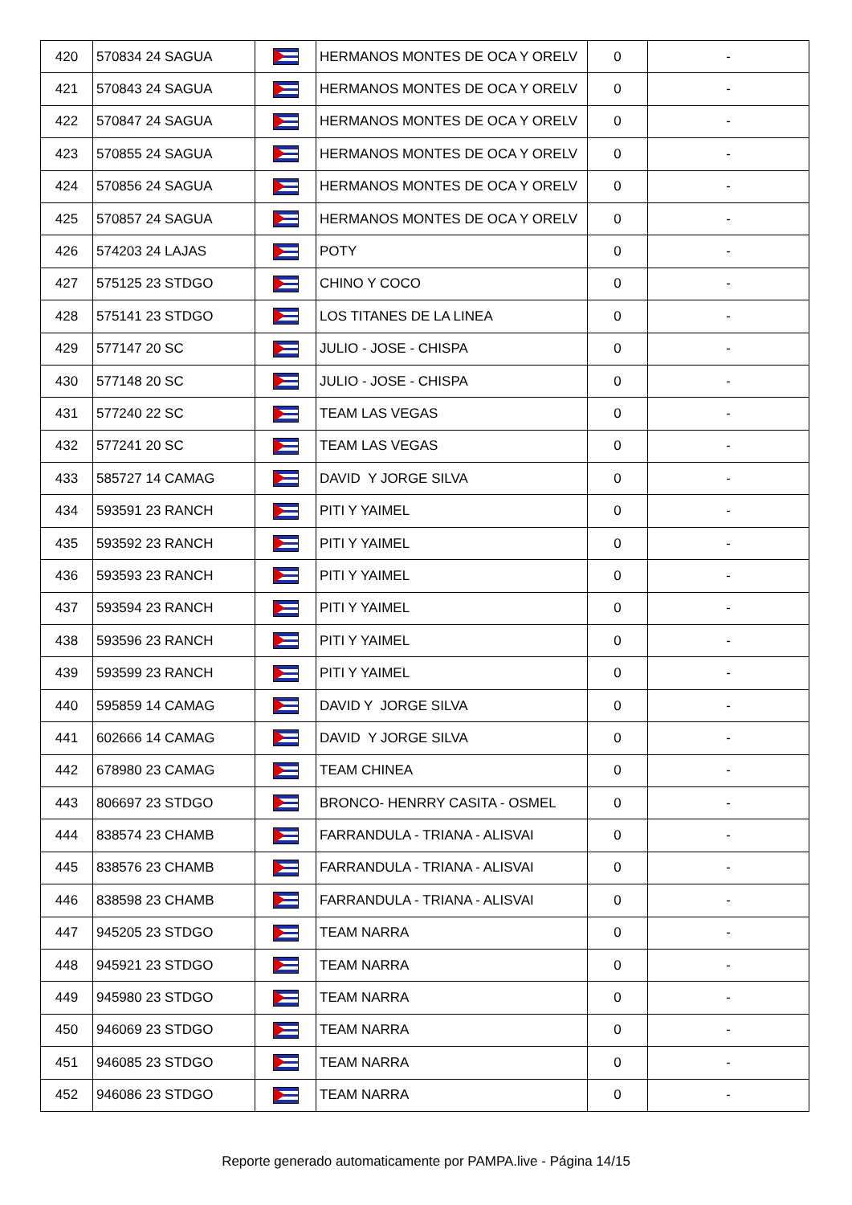| 420 | 570834 24 SAGUA | | HERMANOS MONTES DE OCA Y ORELV | 0 | - |
| 421 | 570843 24 SAGUA | | HERMANOS MONTES DE OCA Y ORELV | 0 | - |
| 422 | 570847 24 SAGUA | | HERMANOS MONTES DE OCA Y ORELV | 0 | - |
| 423 | 570855 24 SAGUA | | HERMANOS MONTES DE OCA Y ORELV | 0 | - |
| 424 | 570856 24 SAGUA | | HERMANOS MONTES DE OCA Y ORELV | 0 | - |
| 425 | 570857 24 SAGUA | | HERMANOS MONTES DE OCA Y ORELV | 0 | - |
| 426 | 574203 24 LAJAS | | POTY | 0 | - |
| 427 | 575125 23 STDGO | | CHINO Y COCO | 0 | - |
| 428 | 575141 23 STDGO | | LOS TITANES DE LA LINEA | 0 | - |
| 429 | 577147 20 SC | | JULIO - JOSE - CHISPA | 0 | - |
| 430 | 577148 20 SC | | JULIO - JOSE - CHISPA | 0 | - |
| 431 | 577240 22 SC | | TEAM LAS VEGAS | 0 | - |
| 432 | 577241 20 SC | | TEAM LAS VEGAS | 0 | - |
| 433 | 585727 14 CAMAG | | DAVID Y JORGE SILVA | 0 | - |
| 434 | 593591 23 RANCH | | PITI Y YAIMEL | 0 | - |
| 435 | 593592 23 RANCH | | PITI Y YAIMEL | 0 | - |
| 436 | 593593 23 RANCH | | PITI Y YAIMEL | 0 | - |
| 437 | 593594 23 RANCH | | PITI Y YAIMEL | 0 | - |
| 438 | 593596 23 RANCH | | PITI Y YAIMEL | 0 | - |
| 439 | 593599 23 RANCH | | PITI Y YAIMEL | 0 | - |
| 440 | 595859 14 CAMAG | | DAVID Y JORGE SILVA | 0 | - |
| 441 | 602666 14 CAMAG | | DAVID Y JORGE SILVA | 0 | - |
| 442 | 678980 23 CAMAG | | TEAM CHINEA | 0 | - |
| 443 | 806697 23 STDGO | | BRONCO- HENRRY CASITA - OSMEL | 0 | - |
| 444 | 838574 23 CHAMB | | FARRANDULA - TRIANA - ALISVAI | 0 | - |
| 445 | 838576 23 CHAMB | | FARRANDULA - TRIANA - ALISVAI | 0 | - |
| 446 | 838598 23 CHAMB | | FARRANDULA - TRIANA - ALISVAI | 0 | - |
| 447 | 945205 23 STDGO | | TEAM NARRA | 0 | - |
| 448 | 945921 23 STDGO | | TEAM NARRA | 0 | - |
| 449 | 945980 23 STDGO | | TEAM NARRA | 0 | - |
| 450 | 946069 23 STDGO | | TEAM NARRA | 0 | - |
| 451 | 946085 23 STDGO | | TEAM NARRA | 0 | - |
| 452 | 946086 23 STDGO | | TEAM NARRA | 0 | - |
Reporte generado automaticamente por PAMPA.live - Página 14/15